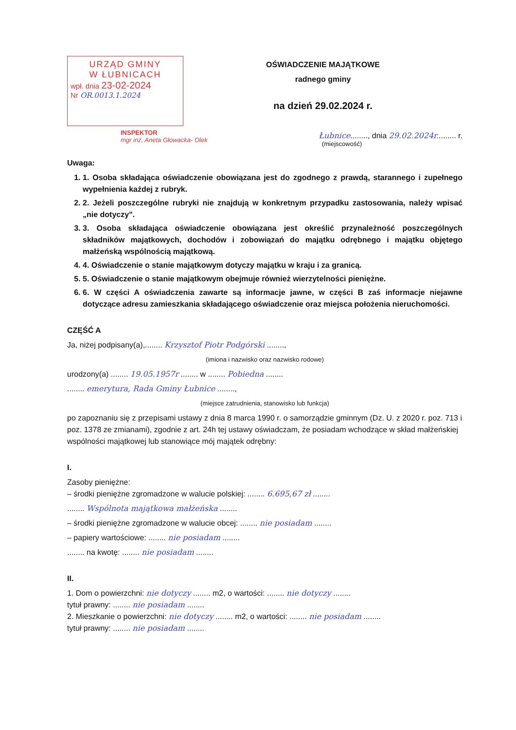URZĄD GMINY
W ŁUBNICACH
wpł. dnia 23-02-2024
Nr OR.0013.1.2024
OŚWIADCZENIE MAJĄTKOWE
radnego gminy
na dzień 29.02.2024 r.
INSPEKTOR
mgr inż. Aneta Głowacka- Olek
Łubnice........, dnia 29.02.2024r......... r.
(miejscowość)
Uwaga:
1. 1. Osoba składająca oświadczenie obowiązana jest do zgodnego z prawdą, starannego i zupełnego wypełnienia każdej z rubryk.
2. 2. Jeżeli poszczególne rubryki nie znajdują w konkretnym przypadku zastosowania, należy wpisać „nie dotyczy".
3. 3. Osoba składająca oświadczenie obowiązana jest określić przynależność poszczególnych składników majątkowych, dochodów i zobowiązań do majątku odrębnego i majątku objętego małżeńską wspólnością majątkową.
4. 4. Oświadczenie o stanie majątkowym dotyczy majątku w kraju i za granicą.
5. 5. Oświadczenie o stanie majątkowym obejmuje również wierzytelności pieniężne.
6. 6. W części A oświadczenia zawarte są informacje jawne, w części B zaś informacje niejawne dotyczące adresu zamieszkania składającego oświadczenie oraz miejsca położenia nieruchomości.
CZĘŚĆ A
Ja, niżej podpisany(a),........ Krzysztof Piotr Podgórski ........,
(imiona i nazwisko oraz nazwisko rodowe)
urodzony(a) ........ 19.05.1957r ........ w ........ Pobiedna ........
........ emerytura, Rada Gminy Łubnice ........,
(miejsce zatrudnienia, stanowisko lub funkcja)
po zapoznaniu się z przepisami ustawy z dnia 8 marca 1990 r. o samorządzie gminnym (Dz. U. z 2020 r. poz. 713 i poz. 1378 ze zmianami), zgodnie z art. 24h tej ustawy oświadczam, że posiadam wchodzące w skład małżeńskiej wspólności majątkowej lub stanowiące mój majątek odrębny:
I.
Zasoby pieniężne:
– środki pieniężne zgromadzone w walucie polskiej: ........ 6.695,67 zł ........
........ Wspólnota majątkowa małżeńska ........
– środki pieniężne zgromadzone w walucie obcej: ........ nie posiadam ........
– papiery wartościowe: ........ nie posiadam ........
........ na kwotę: ........ nie posiadam ........
II.
1. Dom o powierzchni: nie dotyczy ........ m2, o wartości: ........ nie dotyczy ........
tytuł prawny: ........ nie posiadam ........
2. Mieszkanie o powierzchni: nie dotyczy ........ m2, o wartości: ........ nie posiadam ........
tytuł prawny: ........ nie posiadam ........